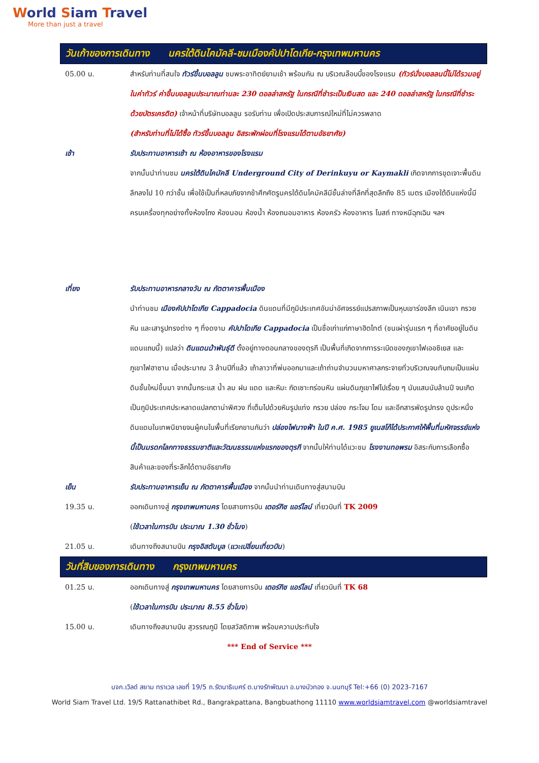World Siam Travel
More than just a travel
วันเก้าของการเดินทาง นครใต้ดินไคมัคลี-ชมเมืองคัปปาโดเกีย-กรุงเทพมหานคร
05.00 น. สำหรับท่านที่สนใจ ทัวร์ขึ้นบอลลูน ชมพระอาทิตย์ยามเช้า พร้อมกัน ณ บริเวณล๊อบบี้ของโรงแรม (ทัวร์นั่งบอลลนนี้ไม่ได้รวมอยู่ในค่าทัวร์ ค่าขึ้นบอลลูนประมาณท่านละ 230 ดอลล่าสหรัฐ ในกรณีที่ชำระเป็นเงินสด และ 240 ดอลล่าสหรัฐ ในกรณีที่ชำระด้วยบัตรเครดิต) เจ้าหน้าที่บริษัทบอลลูน รอรับท่าน เพื่อเปิดประสบการณ์ใหม่ที่ไม่ควรพลาด
(สำหรับท่านที่ไม่ได้ซื้อ ทัวร์ขึ้นบอลลูน อิสระพักผ่อนที่โรงแรมได้ตามอัธยาศัย)
เช้า รับประทานอาหารเช้า ณ ห้องอาหารของโรงแรม
จากนั้นนำท่านชม นครใต้ดินไคมัคลี Underground City of Derinkuyu or Kaymakli เกิดจากการขุดเจาะพื้นดินลึกลงไป 10 กว่าชั้น เพื่อใช้เป็นที่หลบภัยจากข้าศึกศัตรูนครใต้ดินไคมัคลีมีชั้นล่างที่ลึกที่สุดลึกถึง 85 เมตร เมืองใต้ดินแห่งนี้มีครบเครื่องทุกอย่างทั้งห้องโถง ห้องนอน ห้องน้ำ ห้องถนอมอาหาร ห้องครัว ห้องอาหาร โบสถ์ ทางหนีฉุกเฉิน ฯลฯ
เที่ยง รับประทานอาหารกลางวัน ณ ภัตตาคารพื้นเมือง
นำท่านชม เมืองคัปปาโดเกีย Cappadocia ดินแดนที่มีภูมิประเทศอันน่าอัศจรรย์แปรสภาพเป็นหุบเขาร่องลึก เนินเขา กรวยหิน และเสารูปทรงต่าง ๆ ที่งดงาม คัปปาโดเกีย Cappadocia เป็นชื่อเก่าแก่ภาษาฮิตไทต์ (ชนเผ่ารุ่นแรก ๆ ที่อาศัยอยู่ในดินแดนแถบนี้) แปลว่า ดินแดนม้าพันธุ์ดี ตั้งอยู่ทางตอนกลางของตุรกี เป็นพื้นที่เกิดจากการระเบิดของภูเขาไฟเออซิเยส และ ภูเขาไฟฮาซาน เมื่อประมาณ 3 ล้านปีที่แล้ว เถ้าลาวาที่พ่นออกมาและเถ้าถ่านจำนวนมหาศาลกระจายทั่วบริเวณจนทับถมเป็นแผ่นดินชั้นใหม่ขึ้นมา จากนั้นกระแส น้ำ ลม ฝน แดด และหิมะ กัดเซาะกร่อนหิน แผ่นดินภูเขาไฟไปเรื่อย ๆ นับแสนนับล้านปี จนเกิดเป็นภูมิประเทศประหลาดแปลกตาน่าพิศวง ที่เต็มไปด้วยหินรูปแท่ง กรวย ปล่อง กระโจม โดม และอีกสารพัดรูปทรง ดูประหนึ่งดินแดนในเทพนิยายจนผู้คนในพื้นที่เรียกขานกันว่า ปล่องไฟนางฟ้า ในปี ค.ศ. 1985 ยูเนสโก้ได้ประกาศให้พื้นที่มหัศจรรย์แห่งนี้เป็นมรดกโลกทางธรรมชาติและวัฒนธรรมแห่งแรกของตุรกี จากนั้นให้ท่านได้แวะชม โรงงานทอพรม อิสระกับการเลือกซื้อสินค้าและของที่ระลึกได้ตามอัธยาศัย
เย็น รับประทานอาหารเย็น ณ ภัตตาคารพื้นเมือง จากนั้นนำท่านเดินทางสู่สนามบิน
19.35 น. ออกเดินทางสู่ กรุงเทพมหานคร โดยสายการบิน เตอร์กิช แอร์ไลน์ เที่ยวบินที่ TK 2009
(ใช้เวลาในการบิน ประมาณ 1.30 ชั่วโมง)
21.05 น. เดินทางถึงสนามบิน กรุงอิสตันบูล (แวะเปลี่ยนเที่ยวบิน)
วันที่สิบของการเดินทาง กรุงเทพมหานคร
01.25 น. ออกเดินทางสู่ กรุงเทพมหานคร โดยสายการบิน เตอร์กิช แอร์ไลน์ เที่ยวบินที่ TK 68
(ใช้เวลาในการบิน ประมาณ 8.55 ชั่วโมง)
15.00 น. เดินทางถึงสนามบิน สุวรรณภูมิ โดยสวัสดิภาพ พร้อมความประทับใจ
*** End of Service ***
บจก.เวิลด์ สยาม ทราเวล เลขที่ 19/5 ถ.รัตนาธิเบศร์ ต.บางรักพัฒนา อ.บางบัวทอง จ.นนทบุรี Tel:+66 (0) 2023-7167
World Siam Travel Ltd. 19/5 Rattanathibet Rd., Bangrakpattana, Bangbuathong 11110 www.worldsiamtravel.com @worldsiamtravel